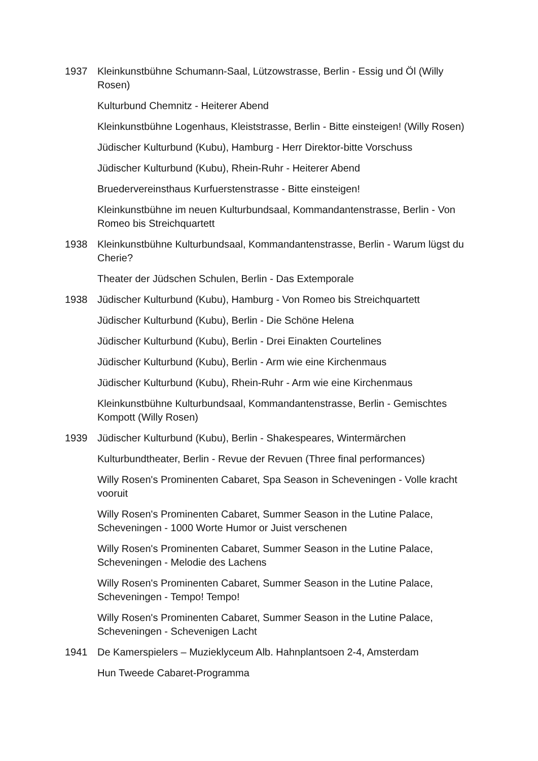1937 Kleinkunstbühne Schumann-Saal, Lützowstrasse, Berlin - Essig und Öl (Willy Rosen)
Kulturbund Chemnitz - Heiterer Abend
Kleinkunstbühne Logenhaus, Kleiststrasse, Berlin - Bitte einsteigen! (Willy Rosen)
Jüdischer Kulturbund (Kubu), Hamburg - Herr Direktor-bitte Vorschuss
Jüdischer Kulturbund (Kubu), Rhein-Ruhr - Heiterer Abend
Bruedervereinsthaus Kurfuerstenstrasse - Bitte einsteigen!
Kleinkunstbühne im neuen Kulturbundsaal, Kommandantenstrasse, Berlin - Von Romeo bis Streichquartett
1938 Kleinkunstbühne Kulturbundsaal, Kommandantenstrasse, Berlin - Warum lügst du Cherie?
Theater der Jüdschen Schulen, Berlin - Das Extemporale
1938 Jüdischer Kulturbund (Kubu), Hamburg - Von Romeo bis Streichquartett
Jüdischer Kulturbund (Kubu), Berlin - Die Schöne Helena
Jüdischer Kulturbund (Kubu), Berlin - Drei Einakten Courtelines
Jüdischer Kulturbund (Kubu), Berlin - Arm wie eine Kirchenmaus
Jüdischer Kulturbund (Kubu), Rhein-Ruhr - Arm wie eine Kirchenmaus
Kleinkunstbühne Kulturbundsaal, Kommandantenstrasse, Berlin - Gemischtes Kompott (Willy Rosen)
1939 Jüdischer Kulturbund (Kubu), Berlin - Shakespeares, Wintermärchen
Kulturbundtheater, Berlin - Revue der Revuen (Three final performances)
Willy Rosen's Prominenten Cabaret, Spa Season in Scheveningen - Volle kracht vooruit
Willy Rosen's Prominenten Cabaret, Summer Season in the Lutine Palace, Scheveningen - 1000 Worte Humor or Juist verschenen
Willy Rosen's Prominenten Cabaret, Summer Season in the Lutine Palace, Scheveningen - Melodie des Lachens
Willy Rosen's Prominenten Cabaret, Summer Season in the Lutine Palace, Scheveningen - Tempo! Tempo!
Willy Rosen's Prominenten Cabaret, Summer Season in the Lutine Palace, Scheveningen - Schevenigen Lacht
1941 De Kamerspielers – Muzieklyceum Alb. Hahnplantsoen 2-4, Amsterdam
Hun Tweede Cabaret-Programma